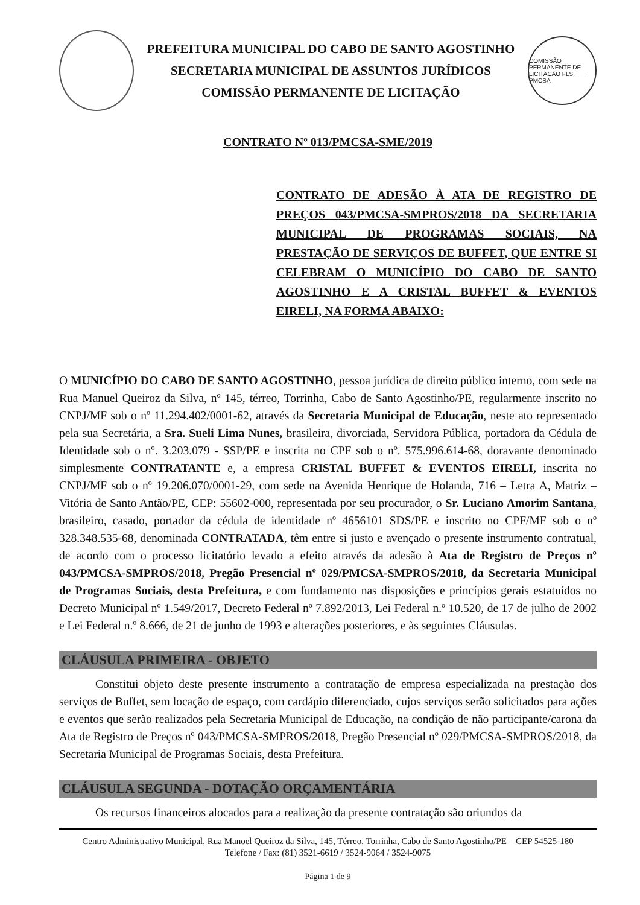PREFEITURA MUNICIPAL DO CABO DE SANTO AGOSTINHO
SECRETARIA MUNICIPAL DE ASSUNTOS JURÍDICOS
COMISSÃO PERMANENTE DE LICITAÇÃO
COMISSÃO PERMANENTE DE LICITAÇÃO FLS.____ PMCSA
CONTRATO Nº 013/PMCSA-SME/2019
CONTRATO DE ADESÃO À ATA DE REGISTRO DE PREÇOS 043/PMCSA-SMPROS/2018 DA SECRETARIA MUNICIPAL DE PROGRAMAS SOCIAIS, NA PRESTAÇÃO DE SERVIÇOS DE BUFFET, QUE ENTRE SI CELEBRAM O MUNICÍPIO DO CABO DE SANTO AGOSTINHO E A CRISTAL BUFFET & EVENTOS EIRELI, NA FORMA ABAIXO:
O MUNICÍPIO DO CABO DE SANTO AGOSTINHO, pessoa jurídica de direito público interno, com sede na Rua Manuel Queiroz da Silva, nº 145, térreo, Torrinha, Cabo de Santo Agostinho/PE, regularmente inscrito no CNPJ/MF sob o nº 11.294.402/0001-62, através da Secretaria Municipal de Educação, neste ato representado pela sua Secretária, a Sra. Sueli Lima Nunes, brasileira, divorciada, Servidora Pública, portadora da Cédula de Identidade sob o nº. 3.203.079 - SSP/PE e inscrita no CPF sob o nº. 575.996.614-68, doravante denominado simplesmente CONTRATANTE e, a empresa CRISTAL BUFFET & EVENTOS EIRELI, inscrita no CNPJ/MF sob o nº 19.206.070/0001-29, com sede na Avenida Henrique de Holanda, 716 – Letra A, Matriz – Vitória de Santo Antão/PE, CEP: 55602-000, representada por seu procurador, o Sr. Luciano Amorim Santana, brasileiro, casado, portador da cédula de identidade nº 4656101 SDS/PE e inscrito no CPF/MF sob o nº 328.348.535-68, denominada CONTRATADA, têm entre si justo e avençado o presente instrumento contratual, de acordo com o processo licitatório levado a efeito através da adesão à Ata de Registro de Preços nº 043/PMCSA-SMPROS/2018, Pregão Presencial nº 029/PMCSA-SMPROS/2018, da Secretaria Municipal de Programas Sociais, desta Prefeitura, e com fundamento nas disposições e princípios gerais estatuídos no Decreto Municipal nº 1.549/2017, Decreto Federal nº 7.892/2013, Lei Federal n.º 10.520, de 17 de julho de 2002 e Lei Federal n.º 8.666, de 21 de junho de 1993 e alterações posteriores, e às seguintes Cláusulas.
CLÁUSULA PRIMEIRA - OBJETO
Constitui objeto deste presente instrumento a contratação de empresa especializada na prestação dos serviços de Buffet, sem locação de espaço, com cardápio diferenciado, cujos serviços serão solicitados para ações e eventos que serão realizados pela Secretaria Municipal de Educação, na condição de não participante/carona da Ata de Registro de Preços nº 043/PMCSA-SMPROS/2018, Pregão Presencial nº 029/PMCSA-SMPROS/2018, da Secretaria Municipal de Programas Sociais, desta Prefeitura.
CLÁUSULA SEGUNDA - DOTAÇÃO ORÇAMENTÁRIA
Os recursos financeiros alocados para a realização da presente contratação são oriundos da
Centro Administrativo Municipal, Rua Manoel Queiroz da Silva, 145, Térreo, Torrinha, Cabo de Santo Agostinho/PE – CEP 54525-180
Telefone / Fax: (81) 3521-6619 / 3524-9064 / 3524-9075
Página 1 de 9